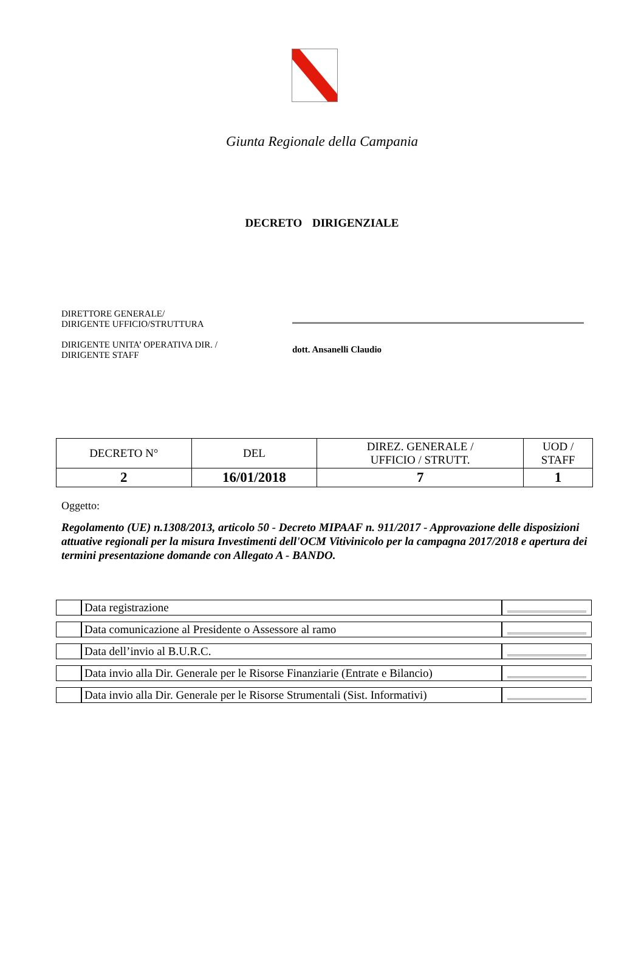Giunta Regionale della Campania
DECRETO DIRIGENZIALE
DIRETTORE GENERALE/
DIRIGENTE UFFICIO/STRUTTURA
DIRIGENTE UNITA’ OPERATIVA DIR. /
DIRIGENTE STAFF
dott. Ansanelli Claudio
| DECRETO N° | DEL | DIREZ. GENERALE / UFFICIO / STRUTT. | UOD / STAFF |
| 2 | 16/01/2018 | 7 | 1 |
Oggetto:
Regolamento (UE) n.1308/2013, articolo 50 - Decreto MIPAAF n. 911/2017 - Approvazione delle disposizioni attuative regionali per la misura Investimenti dell'OCM Vitivinicolo per la campagna 2017/2018 e apertura dei termini presentazione domande con Allegato A - BANDO.
| | Data registrazione | |
| | Data comunicazione al Presidente o Assessore al ramo | |
| | Data dell’invio al B.U.R.C. | |
| | Data invio alla Dir. Generale per le Risorse Finanziarie (Entrate e Bilancio) | |
| | Data invio alla Dir. Generale per le Risorse Strumentali (Sist. Informativi) | |